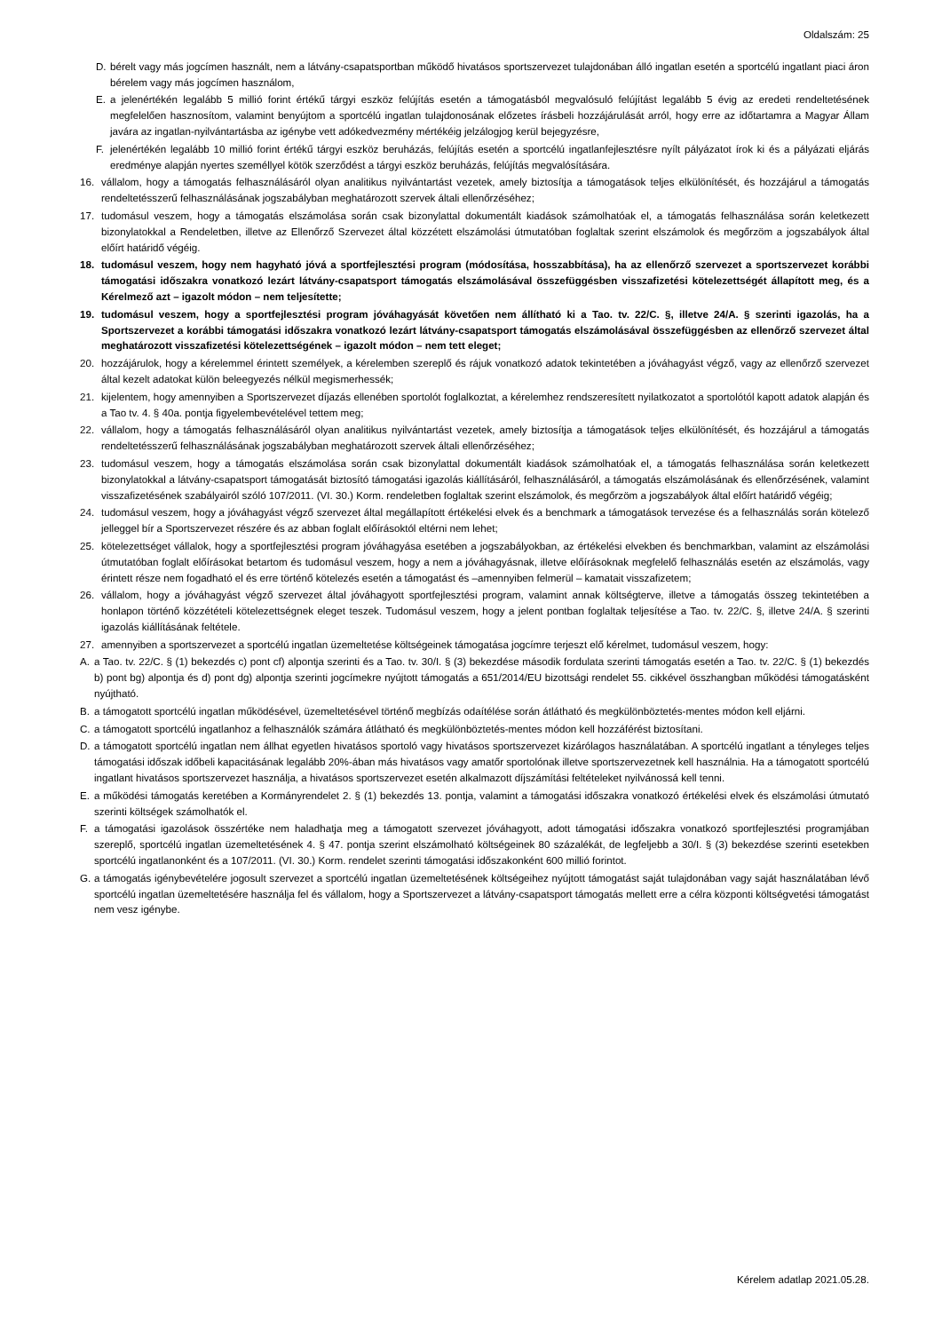Oldalszám: 25
D. bérelt vagy más jogcímen használt, nem a látvány-csapatsportban működő hivatásos sportszervezet tulajdonában álló ingatlan esetén a sportcélú ingatlant piaci áron bérelem vagy más jogcímen használom,
E. a jelenértékén legalább 5 millió forint értékű tárgyi eszköz felújítás esetén a támogatásból megvalósuló felújítást legalább 5 évig az eredeti rendeltetésének megfelelően hasznosítom, valamint benyújtom a sportcélú ingatlan tulajdonosának előzetes írásbeli hozzájárulását arról, hogy erre az időtartamra a Magyar Állam javára az ingatlan-nyilvántartásba az igénybe vett adókedvezmény mértékéig jelzálogjog kerül bejegyzésre,
F. jelenértékén legalább 10 millió forint értékű tárgyi eszköz beruházás, felújítás esetén a sportcélú ingatlanfejlesztésre nyílt pályázatot írok ki és a pályázati eljárás eredménye alapján nyertes személlyel kötök szerződést a tárgyi eszköz beruházás, felújítás megvalósítására.
16. vállalom, hogy a támogatás felhasználásáról olyan analitikus nyilvántartást vezetek, amely biztosítja a támogatások teljes elkülönítését, és hozzájárul a támogatás rendeltetésszerű felhasználásának jogszabályban meghatározott szervek általi ellenőrzéséhez;
17. tudomásul veszem, hogy a támogatás elszámolása során csak bizonylattal dokumentált kiadások számolhatóak el, a támogatás felhasználása során keletkezett bizonylatokkal a Rendeletben, illetve az Ellenőrző Szervezet által közzétett elszámolási útmutatóban foglaltak szerint elszámolok és megőrzöm a jogszabályok által előírt határidő végéig.
18. tudomásul veszem, hogy nem hagyható jóvá a sportfejlesztési program (módosítása, hosszabbítása), ha az ellenőrző szervezet a sportszervezet korábbi támogatási időszakra vonatkozó lezárt látvány-csapatsport támogatás elszámolásával összefüggésben visszafizetési kötelezettségét állapított meg, és a Kérelmező azt – igazolt módon – nem teljesítette;
19. tudomásul veszem, hogy a sportfejlesztési program jóváhagyását követően nem állítható ki a Tao. tv. 22/C. §, illetve 24/A. § szerinti igazolás, ha a Sportszervezet a korábbi támogatási időszakra vonatkozó lezárt látvány-csapatsport támogatás elszámolásával összefüggésben az ellenőrző szervezet által meghatározott visszafizetési kötelezettségének – igazolt módon – nem tett eleget;
20. hozzájárulok, hogy a kérelemmel érintett személyek, a kérelemben szereplő és rájuk vonatkozó adatok tekintetében a jóváhagyást végző, vagy az ellenőrző szervezet által kezelt adatokat külön beleegyezés nélkül megismerhessék;
21. kijelentem, hogy amennyiben a Sportszervezet díjazás ellenében sportolót foglalkoztat, a kérelemhez rendszeresített nyilatkozatot a sportolótól kapott adatok alapján és a Tao tv. 4. § 40a. pontja figyelembevételével tettem meg;
22. vállalom, hogy a támogatás felhasználásáról olyan analitikus nyilvántartást vezetek, amely biztosítja a támogatások teljes elkülönítését, és hozzájárul a támogatás rendeltetésszerű felhasználásának jogszabályban meghatározott szervek általi ellenőrzéséhez;
23. tudomásul veszem, hogy a támogatás elszámolása során csak bizonylattal dokumentált kiadások számolhatóak el, a támogatás felhasználása során keletkezett bizonylatokkal a látvány-csapatsport támogatását biztosító támogatási igazolás kiállításáról, felhasználásáról, a támogatás elszámolásának és ellenőrzésének, valamint visszafizetésének szabályairól szóló 107/2011. (VI. 30.) Korm. rendeletben foglaltak szerint elszámolok, és megőrzöm a jogszabályok által előírt határidő végéig;
24. tudomásul veszem, hogy a jóváhagyást végző szervezet által megállapított értékelési elvek és a benchmark a támogatások tervezése és a felhasználás során kötelező jelleggel bír a Sportszervezet részére és az abban foglalt előírásoktól eltérni nem lehet;
25. kötelezettséget vállalok, hogy a sportfejlesztési program jóváhagyása esetében a jogszabályokban, az értékelési elvekben és benchmarkban, valamint az elszámolási útmutatóban foglalt előírásokat betartom és tudomásul veszem, hogy a nem a jóváhagyásnak, illetve előírásoknak megfelelő felhasználás esetén az elszámolás, vagy érintett része nem fogadható el és erre történő kötelezés esetén a támogatást és –amennyiben felmerül – kamatait visszafizetem;
26. vállalom, hogy a jóváhagyást végző szervezet által jóváhagyott sportfejlesztési program, valamint annak költségterve, illetve a támogatás összeg tekintetében a honlapon történő közzétételi kötelezettségnek eleget teszek. Tudomásul veszem, hogy a jelent pontban foglaltak teljesítése a Tao. tv. 22/C. §, illetve 24/A. § szerinti igazolás kiállításának feltétele.
27. amennyiben a sportszervezet a sportcélú ingatlan üzemeltetése költségeinek támogatása jogcímre terjeszt elő kérelmet, tudomásul veszem, hogy:
A. a Tao. tv. 22/C. § (1) bekezdés c) pont cf) alpontja szerinti és a Tao. tv. 30/I. § (3) bekezdése második fordulata szerinti támogatás esetén a Tao. tv. 22/C. § (1) bekezdés b) pont bg) alpontja és d) pont dg) alpontja szerinti jogcímekre nyújtott támogatás a 651/2014/EU bizottsági rendelet 55. cikkével összhangban működési támogatásként nyújtható.
B. a támogatott sportcélú ingatlan működésével, üzemeltetésével történő megbízás odaítélése során átlátható és megkülönböztetés-mentes módon kell eljárni.
C. a támogatott sportcélú ingatlanhoz a felhasználók számára átlátható és megkülönböztetés-mentes módon kell hozzáférést biztosítani.
D. a támogatott sportcélú ingatlan nem állhat egyetlen hivatásos sportoló vagy hivatásos sportszervezet kizárólagos használatában. A sportcélú ingatlant a tényleges teljes támogatási időszak időbeli kapacitásának legalább 20%-ában más hivatásos vagy amatőr sportolónak illetve sportszervezetnek kell használnia. Ha a támogatott sportcélú ingatlant hivatásos sportszervezet használja, a hivatásos sportszervezet esetén alkalmazott díjszámítási feltételeket nyilvánossá kell tenni.
E. a működési támogatás keretében a Kormányrendelet 2. § (1) bekezdés 13. pontja, valamint a támogatási időszakra vonatkozó értékelési elvek és elszámolási útmutató szerinti költségek számolhatók el.
F. a támogatási igazolások összértéke nem haladhatja meg a támogatott szervezet jóváhagyott, adott támogatási időszakra vonatkozó sportfejlesztési programjában szereplő, sportcélú ingatlan üzemeltetésének 4. § 47. pontja szerint elszámolható költségeinek 80 százalékát, de legfeljebb a 30/I. § (3) bekezdése szerinti esetekben sportcélú ingatlanonként és a 107/2011. (VI. 30.) Korm. rendelet szerinti támogatási időszakonként 600 millió forintot.
G. a támogatás igénybevételére jogosult szervezet a sportcélú ingatlan üzemeltetésének költségeihez nyújtott támogatást saját tulajdonában vagy saját használatában lévő sportcélú ingatlan üzemeltetésére használja fel és vállalom, hogy a Sportszervezet a látvány-csapatsport támogatás mellett erre a célra központi költségvetési támogatást nem vesz igénybe.
Kérelem adatlap 2021.05.28.